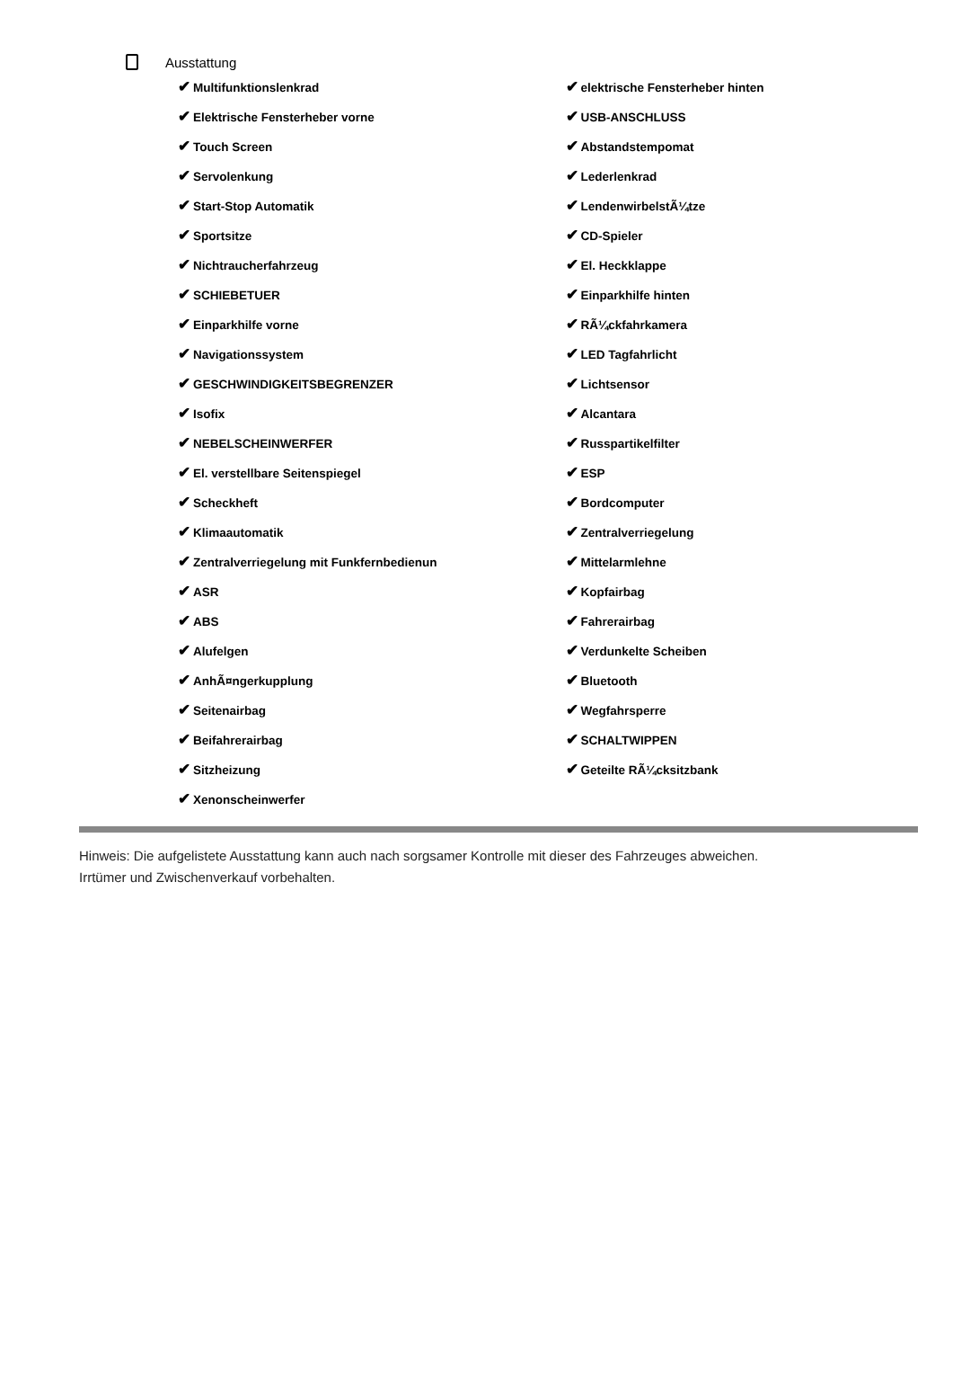Ausstattung
✔ Multifunktionslenkrad
✔ Elektrische Fensterheber vorne
✔ Touch Screen
✔ Servolenkung
✔ Start-Stop Automatik
✔ Sportsitze
✔ Nichtraucherfahrzeug
✔ SCHIEBETUER
✔ Einparkhilfe vorne
✔ Navigationssystem
✔ GESCHWINDIGKEITSBEGRENZER
✔ Isofix
✔ NEBELSCHEINWERFER
✔ El. verstellbare Seitenspiegel
✔ Scheckheft
✔ Klimaautomatik
✔ Zentralverriegelung mit Funkfernbedienun
✔ ASR
✔ ABS
✔ Alufelgen
✔ AnhÃ¤ngerkupplung
✔ Seitenairbag
✔ Beifahrerairbag
✔ Sitzheizung
✔ Xenonscheinwerfer
✔ elektrische Fensterheber hinten
✔ USB-ANSCHLUSS
✔ Abstandstempomat
✔ Lederlenkrad
✔ LendenwirbelstÃ¼tze
✔ CD-Spieler
✔ El. Heckklappe
✔ Einparkhilfe hinten
✔ RÃ¼ckfahrkamera
✔ LED Tagfahrlicht
✔ Lichtsensor
✔ Alcantara
✔ Russpartikelfilter
✔ ESP
✔ Bordcomputer
✔ Zentralverriegelung
✔ Mittelarmlehne
✔ Kopfairbag
✔ Fahrerairbag
✔ Verdunkelte Scheiben
✔ Bluetooth
✔ Wegfahrsperre
✔ SCHALTWIPPEN
✔ Geteilte RÃ¼cksitzbank
Hinweis: Die aufgelistete Ausstattung kann auch nach sorgsamer Kontrolle mit dieser des Fahrzeuges abweichen. Irrtümer und Zwischenverkauf vorbehalten.